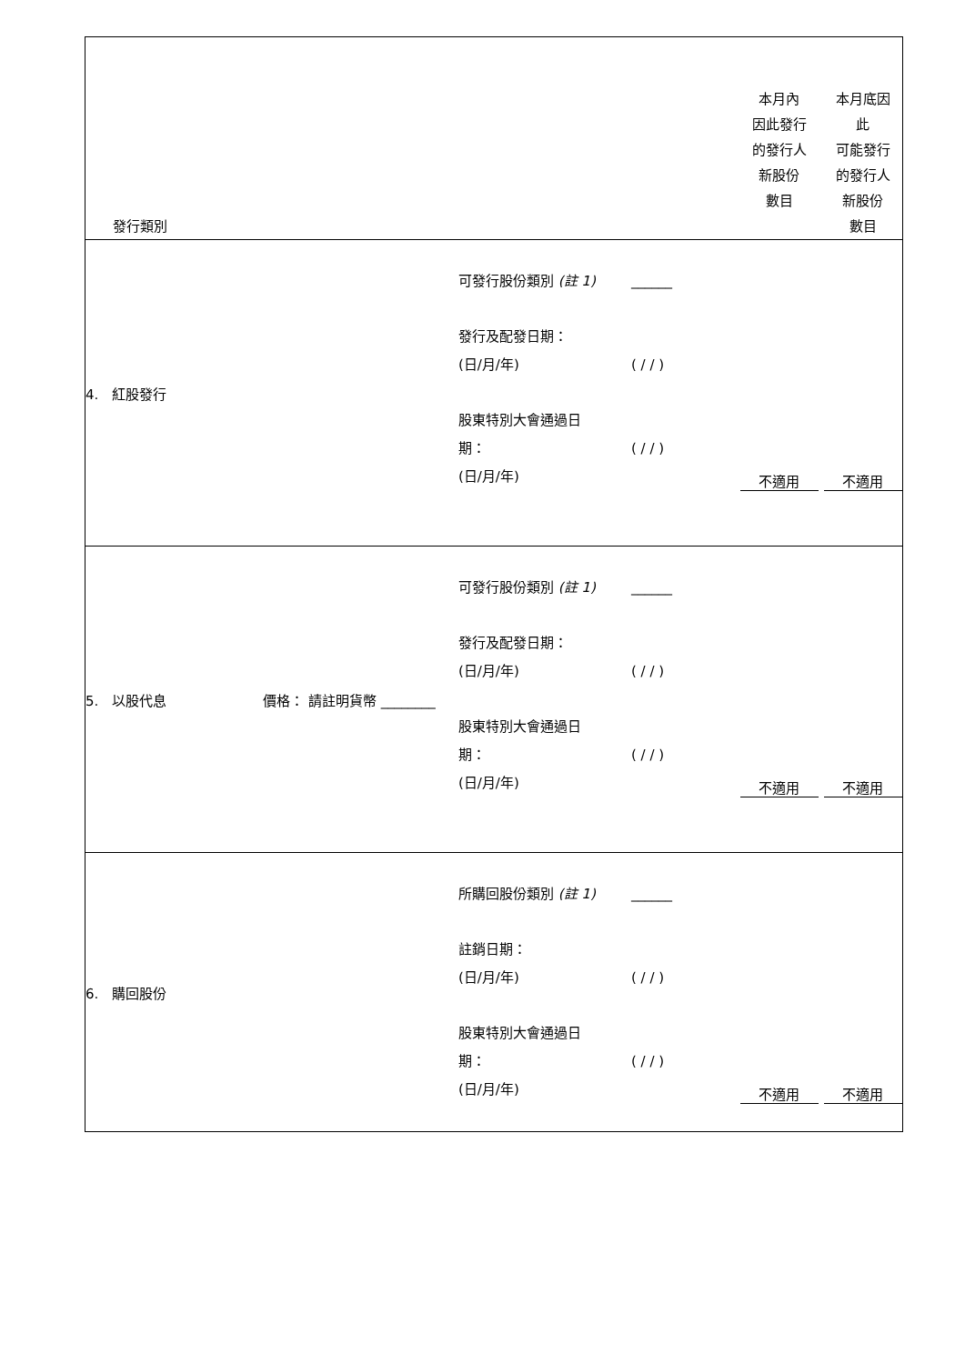| 發行類別 | | | 本月內 因此發行 的發行人 新股份 數目 | 本月底因 此 可能發行 的發行人 新股份 數目 |
| --- | --- | --- | --- | --- |
| 4. 紅股發行 | | 可發行股份類別 (註 1) ______ 發行及配發日期： (日/月/年) ( / / ) 股東特別大會通過日 期： ( / / ) (日/月/年) | 不適用 | 不適用 |
| 5. 以股代息 | 價格： 請註明貨幣 ________ | 可發行股份類別 (註 1) ______ 發行及配發日期： (日/月/年) ( / / ) 股東特別大會通過日 期： ( / / ) (日/月/年) | 不適用 | 不適用 |
| 6. 購回股份 | | 所購回股份類別 (註 1) ______ 註銷日期： (日/月/年) ( / / ) 股東特別大會通過日 期： ( / / ) (日/月/年) | 不適用 | 不適用 |